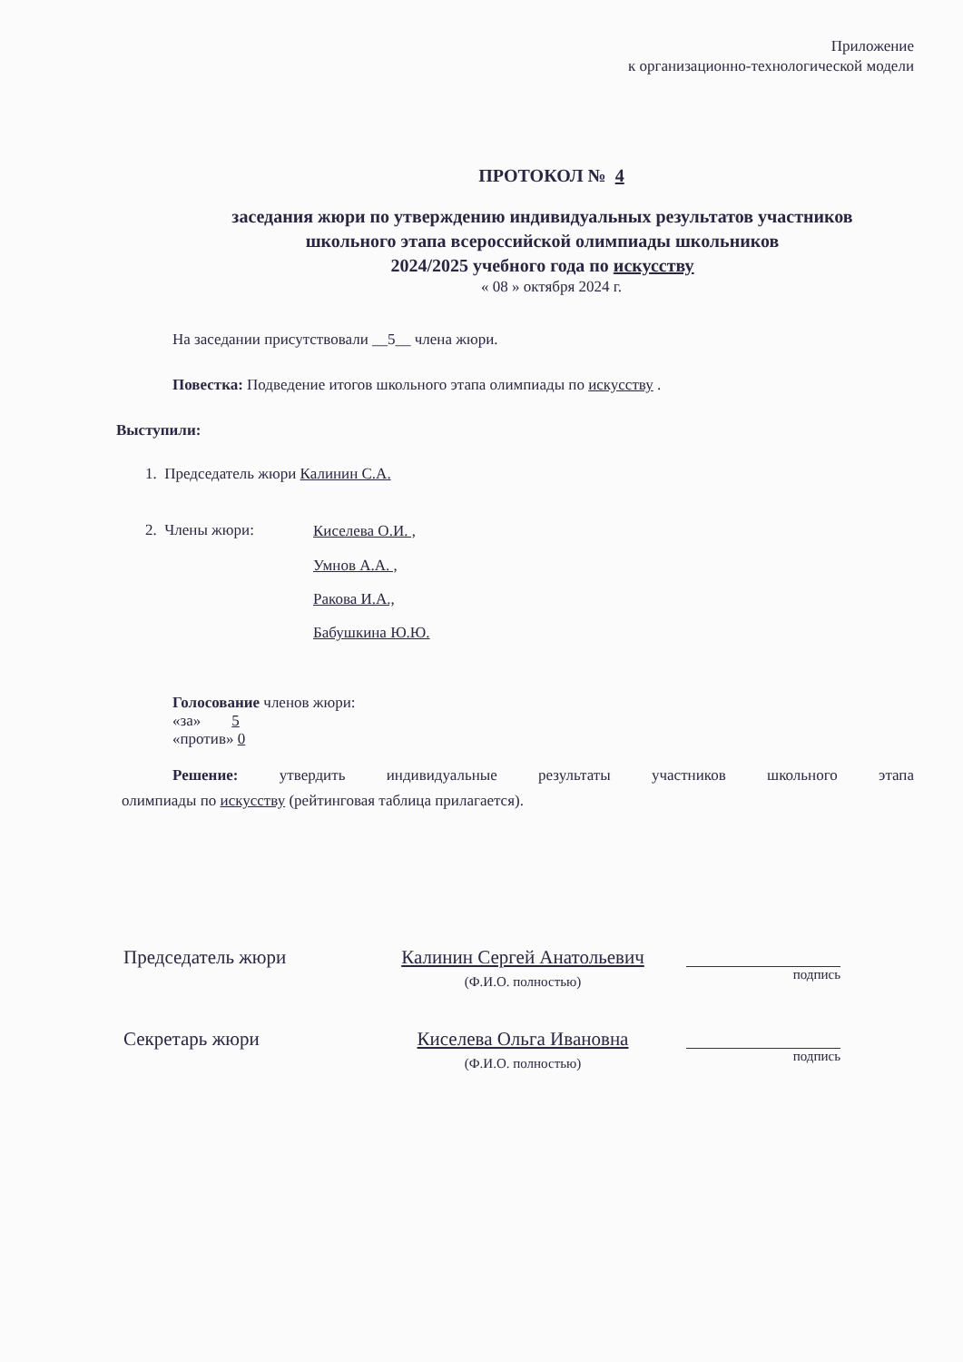Приложение
к организационно-технологической модели
ПРОТОКОЛ № 4
заседания жюри по утверждению индивидуальных результатов участников
школьного этапа всероссийской олимпиады школьников
2024/2025 учебного года по искусству
« 08 » октября 2024 г.
На заседании присутствовали __5__ члена жюри.
Повестка: Подведение итогов школьного этапа олимпиады по искусству .
Выступили:
1. Председатель жюри Калинин С.А.
2. Члены жюри:
Киселева О.И. ,
Умнов А.А. ,
Ракова И.А.,
Бабушкина Ю.Ю.
Голосование членов жюри:
«за» 5
«против» 0
Решение: утвердить индивидуальные результаты участников школьного этапа
олимпиады по искусству (рейтинговая таблица прилагается).
Председатель жюри Калинин Сергей Анатольевич
(Ф.И.О. полностью)
подпись
Секретарь жюри Киселева Ольга Ивановна
(Ф.И.О. полностью)
подпись